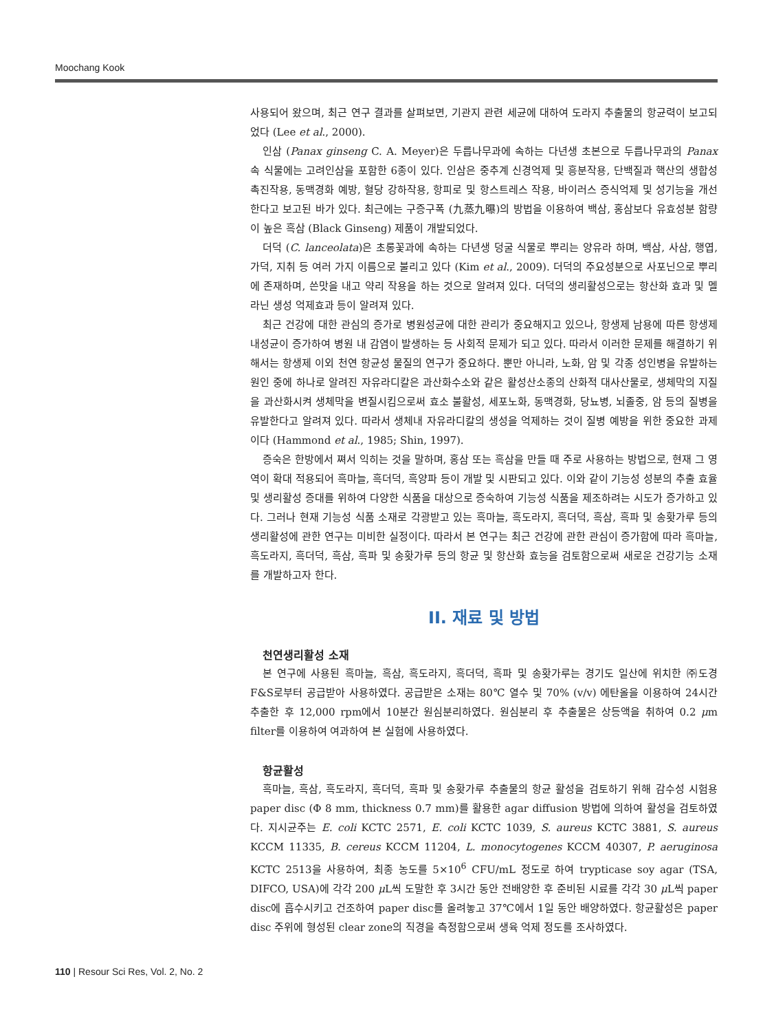Moochang Kook
사용되어 왔으며, 최근 연구 결과를 살펴보면, 기관지 관련 세균에 대하여 도라지 추출물의 항균력이 보고되었다 (Lee et al., 2000).
인삼 (Panax ginseng C. A. Meyer)은 두릅나무과에 속하는 다년생 초본으로 두릅나무과의 Panax 속 식물에는 고려인삼을 포함한 6종이 있다. 인삼은 중추계 신경억제 및 흥분작용, 단백질과 핵산의 생합성 촉진작용, 동맥경화 예방, 혈당 강하작용, 항피로 및 항스트레스 작용, 바이러스 증식억제 및 성기능을 개선한다고 보고된 바가 있다. 최근에는 구증구폭 (九蒸九曝)의 방법을 이용하여 백삼, 홍삼보다 유효성분 함량이 높은 흑삼 (Black Ginseng) 제품이 개발되었다.
더덕 (C. lanceolata)은 초롱꽃과에 속하는 다년생 덩굴 식물로 뿌리는 양유라 하며, 백삼, 사삼, 행엽, 가덕, 지취 등 여러 가지 이름으로 불리고 있다 (Kim et al., 2009). 더덕의 주요성분으로 사포닌으로 뿌리에 존재하며, 쓴맛을 내고 약리 작용을 하는 것으로 알려져 있다. 더덕의 생리활성으로는 항산화 효과 및 멜라닌 생성 억제효과 등이 알려져 있다.
최근 건강에 대한 관심의 증가로 병원성균에 대한 관리가 중요해지고 있으나, 항생제 남용에 따른 항생제 내성균이 증가하여 병원 내 감염이 발생하는 등 사회적 문제가 되고 있다. 따라서 이러한 문제를 해결하기 위해서는 항생제 이외 천연 항균성 물질의 연구가 중요하다. 뿐만 아니라, 노화, 암 및 각종 성인병을 유발하는 원인 중에 하나로 알려진 자유라디칼은 과산화수소와 같은 활성산소종의 산화적 대사산물로, 생체막의 지질을 과산화시켜 생체막을 변질시킴으로써 효소 불활성, 세포노화, 동맥경화, 당뇨병, 뇌졸중, 암 등의 질병을 유발한다고 알려져 있다. 따라서 생체내 자유라디칼의 생성을 억제하는 것이 질병 예방을 위한 중요한 과제이다 (Hammond et al., 1985; Shin, 1997).
증숙은 한방에서 쪄서 익히는 것을 말하며, 홍삼 또는 흑삼을 만들 때 주로 사용하는 방법으로, 현재 그 영역이 확대 적용되어 흑마늘, 흑더덕, 흑양파 등이 개발 및 시판되고 있다. 이와 같이 기능성 성분의 추출 효율 및 생리활성 증대를 위하여 다양한 식품을 대상으로 증숙하여 기능성 식품을 제조하려는 시도가 증가하고 있다. 그러나 현재 기능성 식품 소재로 각광받고 있는 흑마늘, 흑도라지, 흑더덕, 흑삼, 흑파 및 송홧가루 등의 생리활성에 관한 연구는 미비한 실정이다. 따라서 본 연구는 최근 건강에 관한 관심이 증가함에 따라 흑마늘, 흑도라지, 흑더덕, 흑삼, 흑파 및 송홧가루 등의 항균 및 항산화 효능을 검토함으로써 새로운 건강기능 소재를 개발하고자 한다.
II. 재료 및 방법
천연생리활성 소재
본 연구에 사용된 흑마늘, 흑삼, 흑도라지, 흑더덕, 흑파 및 송홧가루는 경기도 일산에 위치한 ㈜도경 F&S로부터 공급받아 사용하였다. 공급받은 소재는 80℃ 열수 및 70% (v/v) 에탄올을 이용하여 24시간 추출한 후 12,000 rpm에서 10분간 원심분리하였다. 원심분리 후 추출물은 상등액을 취하여 0.2 μm filter를 이용하여 여과하여 본 실험에 사용하였다.
항균활성
흑마늘, 흑삼, 흑도라지, 흑더덕, 흑파 및 송홧가루 추출물의 항균 활성을 검토하기 위해 감수성 시험용 paper disc (Φ 8 mm, thickness 0.7 mm)를 활용한 agar diffusion 방법에 의하여 활성을 검토하였다. 지시균주는 E. coli KCTC 2571, E. coli KCTC 1039, S. aureus KCTC 3881, S. aureus KCCM 11335, B. cereus KCCM 11204, L. monocytogenes KCCM 40307, P. aeruginosa KCTC 2513을 사용하여, 최종 농도를 5×10<sup>6</sup> CFU/mL 정도로 하여 trypticase soy agar (TSA, DIFCO, USA)에 각각 200 μ L씩 도말한 후 3시간 동안 전배양한 후 준비된 시료를 각각 30 μ L씩 paper disc에 흡수시키고 건조하여 paper disc를 올려놓고 37℃에서 1일 동안 배양하였다. 항균활성은 paper disc 주위에 형성된 clear zone의 직경을 측정함으로써 생육 억제 정도를 조사하였다.
110 | Resour Sci Res, Vol. 2, No. 2